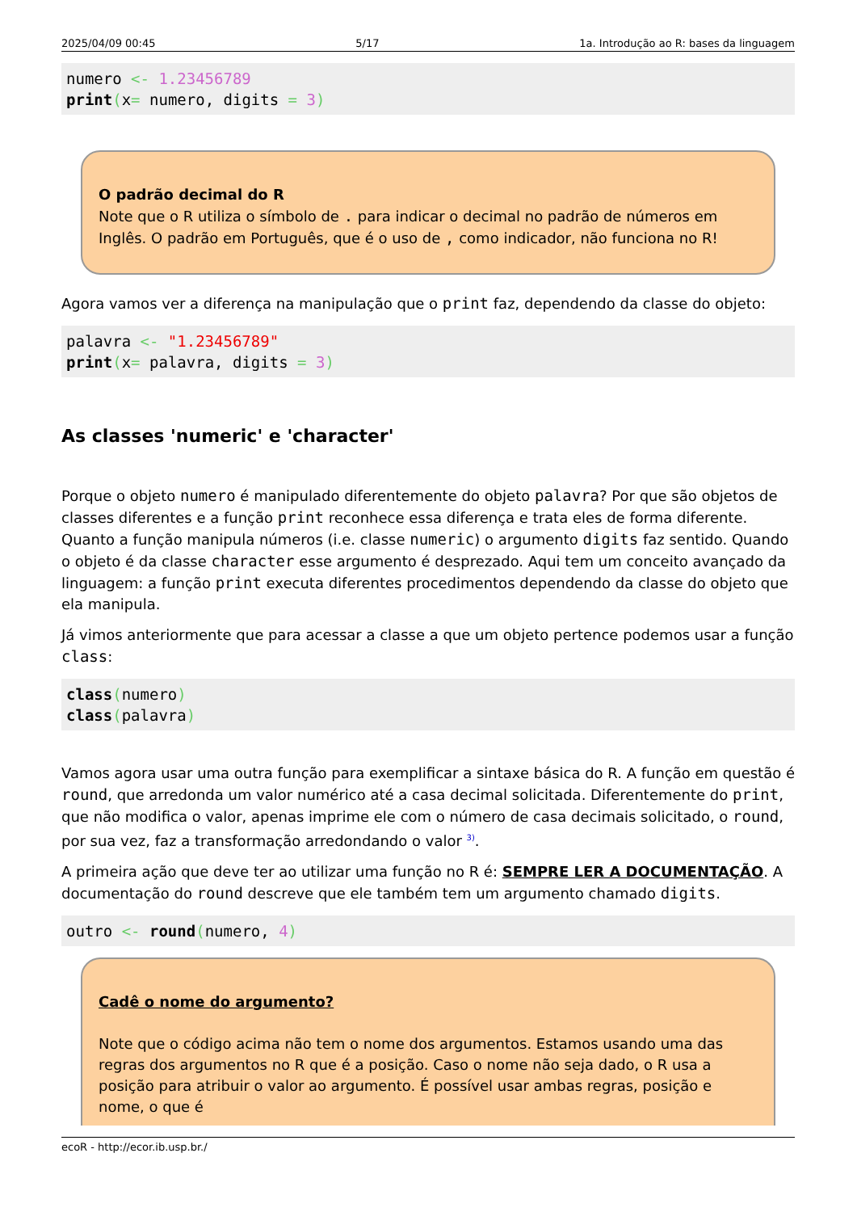2025/04/09 00:45 5/17 1a. Introdução ao R: bases da linguagem
numero <- 1.23456789
print(x= numero, digits = 3)
O padrão decimal do R
Note que o R utiliza o símbolo de . para indicar o decimal no padrão de números em Inglês. O padrão em Português, que é o uso de , como indicador, não funciona no R!
Agora vamos ver a diferença na manipulação que o print faz, dependendo da classe do objeto:
palavra <- "1.23456789"
print(x= palavra, digits = 3)
As classes 'numeric' e 'character'
Porque o objeto numero é manipulado diferentemente do objeto palavra? Por que são objetos de classes diferentes e a função print reconhece essa diferença e trata eles de forma diferente. Quanto a função manipula números (i.e. classe numeric) o argumento digits faz sentido. Quando o objeto é da classe character esse argumento é desprezado. Aqui tem um conceito avançado da linguagem: a função print executa diferentes procedimentos dependendo da classe do objeto que ela manipula.
Já vimos anteriormente que para acessar a classe a que um objeto pertence podemos usar a função class:
class(numero)
class(palavra)
Vamos agora usar uma outra função para exemplificar a sintaxe básica do R. A função em questão é round, que arredonda um valor numérico até a casa decimal solicitada. Diferentemente do print, que não modifica o valor, apenas imprime ele com o número de casa decimais solicitado, o round, por sua vez, faz a transformação arredondando o valor <sup>3)</sup>.
A primeira ação que deve ter ao utilizar uma função no R é: SEMPRE LER A DOCUMENTAÇÃO. A documentação do round descreve que ele também tem um argumento chamado digits.
outro <- round(numero, 4)
Cadê o nome do argumento?
Note que o código acima não tem o nome dos argumentos. Estamos usando uma das regras dos argumentos no R que é a posição. Caso o nome não seja dado, o R usa a posição para atribuir o valor ao argumento. É possível usar ambas regras, posição e nome, o que é
ecoR - http://ecor.ib.usp.br./